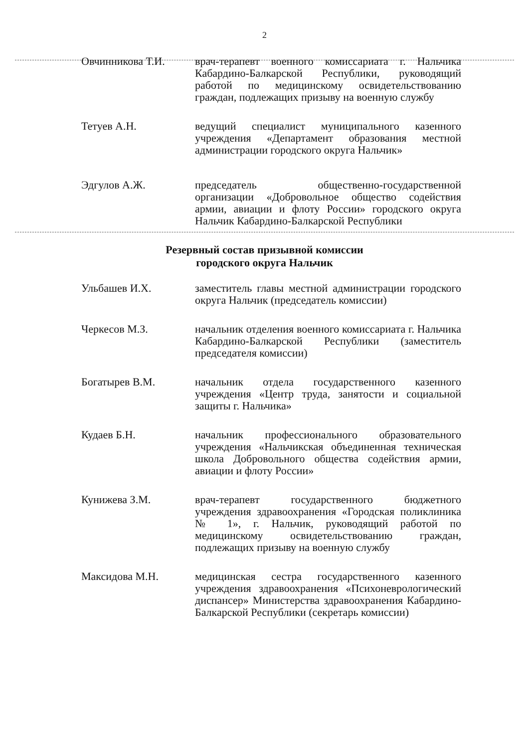2
Овчинникова Т.И. врач-терапевт военного комиссариата г. Нальчика Кабардино-Балкарской Республики, руководящий работой по медицинскому освидетельствованию граждан, подлежащих призыву на военную службу
Тетуев А.Н. ведущий специалист муниципального казенного учреждения «Департамент образования местной администрации городского округа Нальчик»
Эдгулов А.Ж. председатель общественно-государственной организации «Добровольное общество содействия армии, авиации и флоту России» городского округа Нальчик Кабардино-Балкарской Республики
Резервный состав призывной комиссии
городского округа Нальчик
Ульбашев И.Х. заместитель главы местной администрации городского округа Нальчик (председатель комиссии)
Черкесов М.З. начальник отделения военного комиссариата г. Нальчика Кабардино-Балкарской Республики (заместитель председателя комиссии)
Богатырев В.М. начальник отдела государственного казенного учреждения «Центр труда, занятости и социальной защиты г. Нальчика»
Кудаев Б.Н. начальник профессионального образовательного учреждения «Нальчикская объединенная техническая школа Добровольного общества содействия армии, авиации и флоту России»
Кунижева З.М. врач-терапевт государственного бюджетного учреждения здравоохранения «Городская поликлиника № 1», г. Нальчик, руководящий работой по медицинскому освидетельствованию граждан, подлежащих призыву на военную службу
Максидова М.Н. медицинская сестра государственного казенного учреждения здравоохранения «Психоневрологический диспансер» Министерства здравоохранения Кабардино-Балкарской Республики (секретарь комиссии)